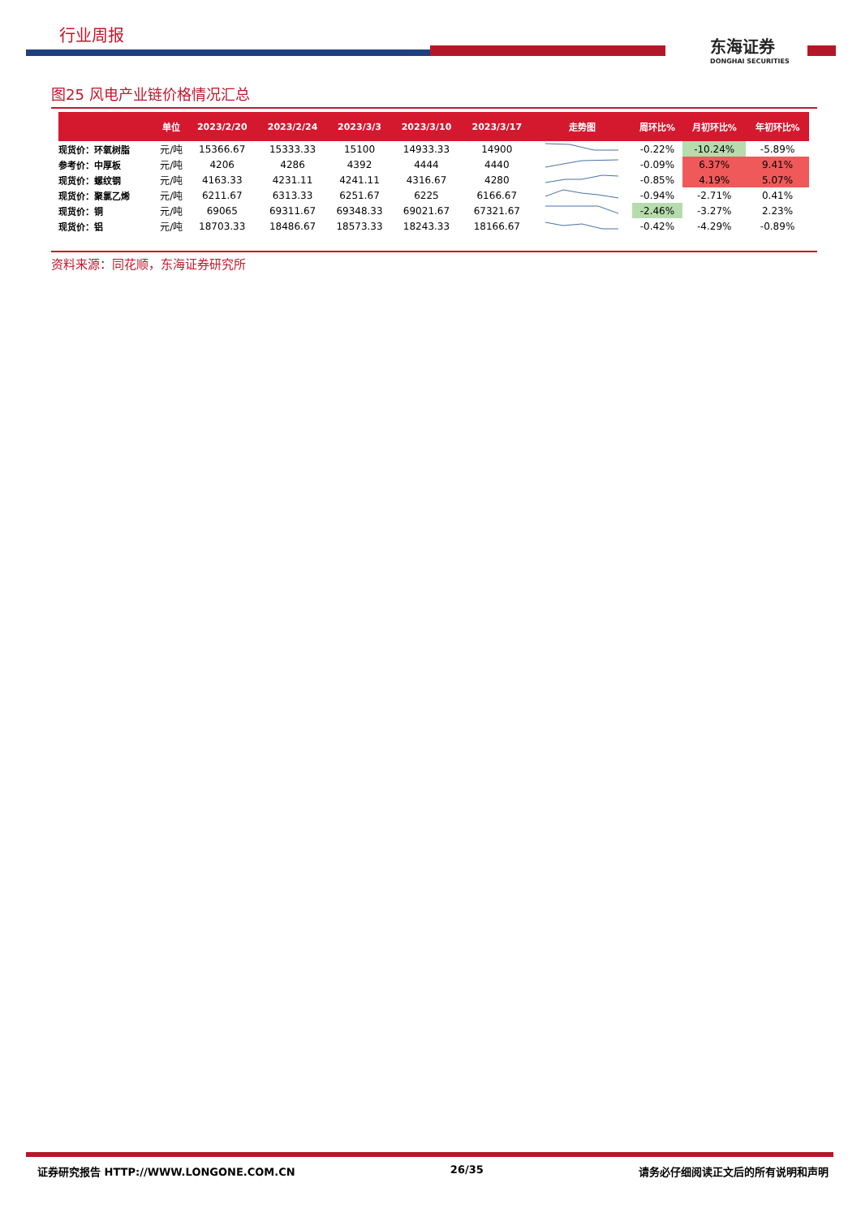行业周报
东海证券
DONGHAI SECURITIES
图25 风电产业链价格情况汇总
| | 单位 | 2023/2/20 | 2023/2/24 | 2023/3/3 | 2023/3/10 | 2023/3/17 | 走势图 | 周环比% | 月初环比% | 年初环比% |
| --- | --- | --- | --- | --- | --- | --- | --- | --- | --- | --- |
| 现货价：环氧树脂 | 元/吨 | 15366.67 | 15333.33 | 15100 | 14933.33 | 14900 | | -0.22% | -10.24% | -5.89% |
| 参考价：中厚板 | 元/吨 | 4206 | 4286 | 4392 | 4444 | 4440 | | -0.09% | 6.37% | 9.41% |
| 现货价：螺纹钢 | 元/吨 | 4163.33 | 4231.11 | 4241.11 | 4316.67 | 4280 | | -0.85% | 4.19% | 5.07% |
| 现货价：聚氯乙烯 | 元/吨 | 6211.67 | 6313.33 | 6251.67 | 6225 | 6166.67 | | -0.94% | -2.71% | 0.41% |
| 现货价：铜 | 元/吨 | 69065 | 69311.67 | 69348.33 | 69021.67 | 67321.67 | | -2.46% | -3.27% | 2.23% |
| 现货价：铝 | 元/吨 | 18703.33 | 18486.67 | 18573.33 | 18243.33 | 18166.67 | | -0.42% | -4.29% | -0.89% |
资料来源：同花顺，东海证券研究所
证券研究报告 HTTP://WWW.LONGONE.COM.CN 26/35 请务必仔细阅读正文后的所有说明和声明